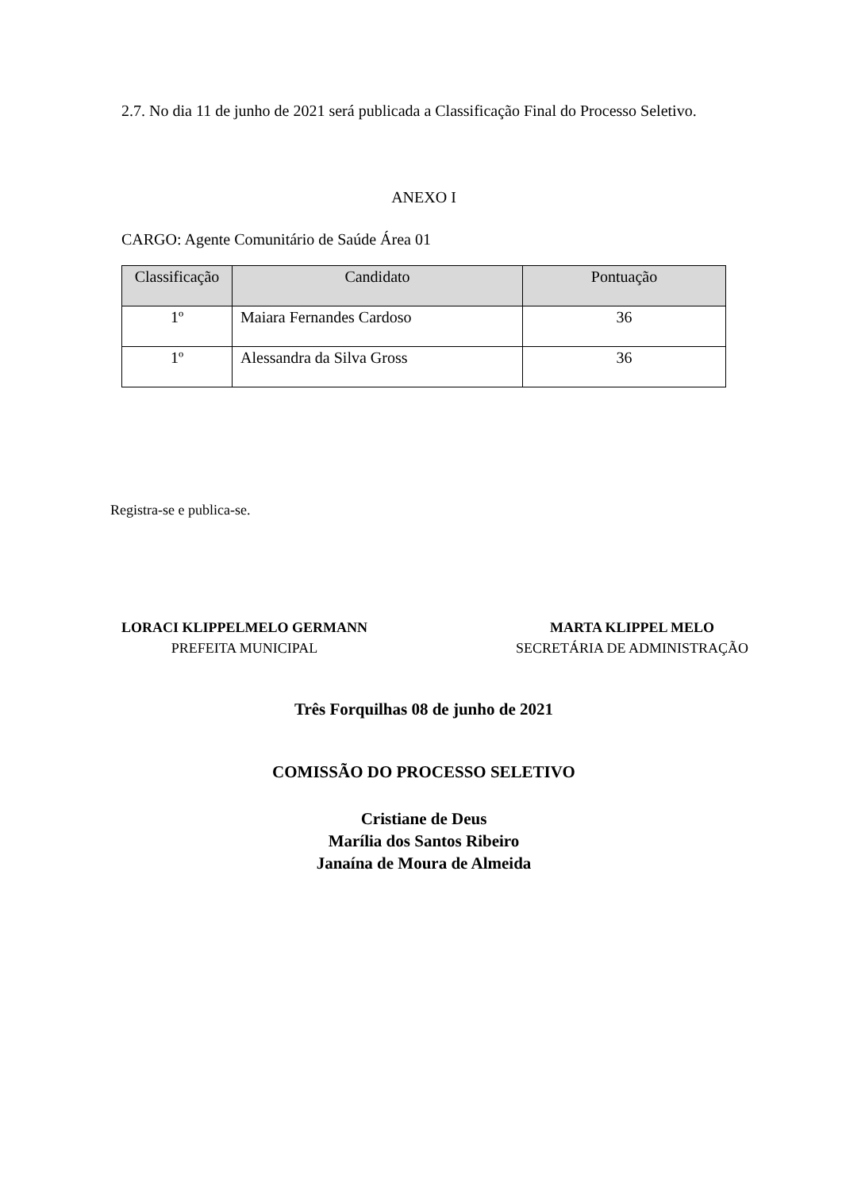2.7. No dia 11 de junho de 2021 será publicada a Classificação Final do Processo Seletivo.
ANEXO I
CARGO: Agente Comunitário de Saúde Área 01
| Classificação | Candidato | Pontuação |
| --- | --- | --- |
| 1º | Maiara Fernandes Cardoso | 36 |
| 1º | Alessandra da Silva Gross | 36 |
Registra-se e publica-se.
LORACI KLIPPELMELO GERMANN
PREFEITA MUNICIPAL
MARTA KLIPPEL MELO
SECRETÁRIA DE ADMINISTRAÇÃO
Três Forquilhas 08 de junho de 2021
COMISSÃO DO PROCESSO SELETIVO
Cristiane de Deus
Marília dos Santos Ribeiro
Janaína de Moura de Almeida